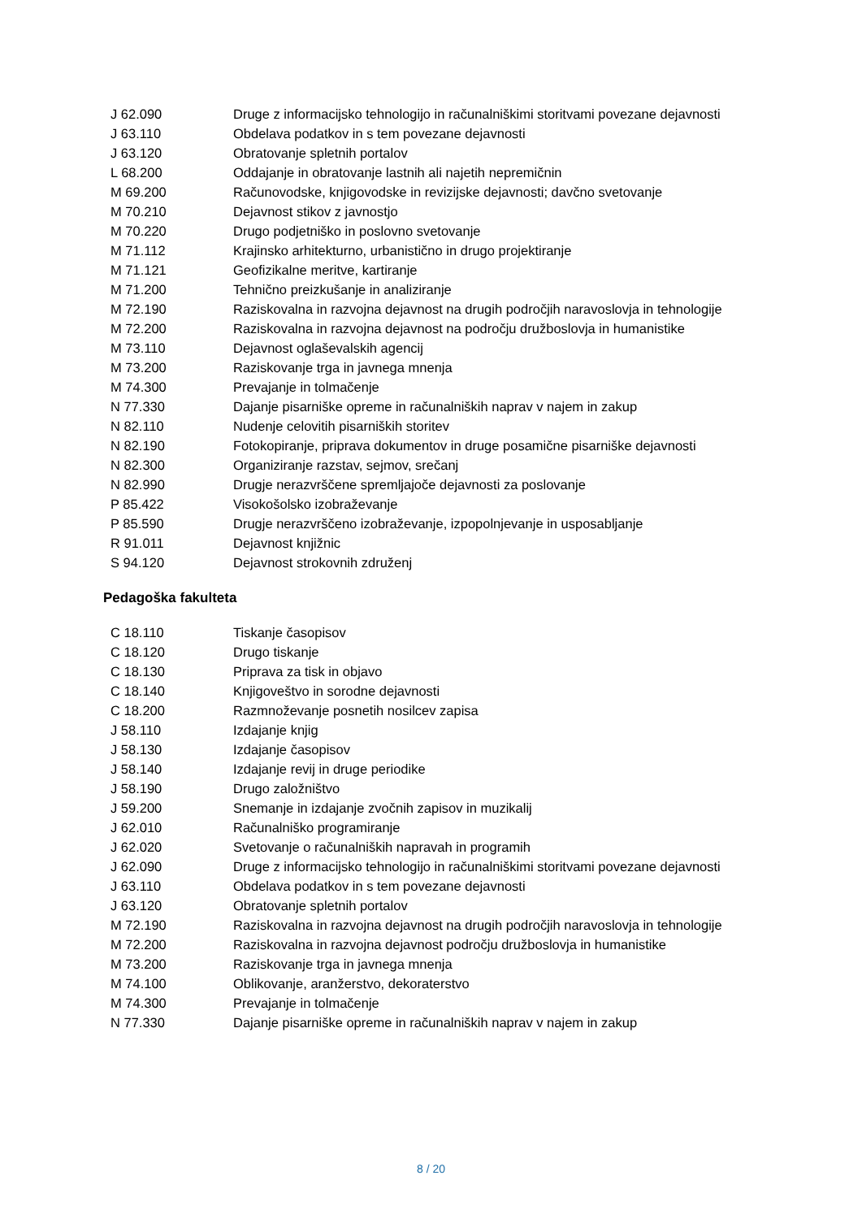| J 62.090 | Druge z informacijsko tehnologijo in računalniškimi storitvami povezane dejavnosti |
| J 63.110 | Obdelava podatkov in s tem povezane dejavnosti |
| J 63.120 | Obratovanje spletnih portalov |
| L 68.200 | Oddajanje in obratovanje lastnih ali najetih nepremičnin |
| M 69.200 | Računovodske, knjigovodske in revizijske dejavnosti; davčno svetovanje |
| M 70.210 | Dejavnost stikov z javnostjo |
| M 70.220 | Drugo podjetniško in poslovno svetovanje |
| M 71.112 | Krajinsko arhitekturno, urbanistično in drugo projektiranje |
| M 71.121 | Geofizikalne meritve, kartiranje |
| M 71.200 | Tehnično preizkušanje in analiziranje |
| M 72.190 | Raziskovalna in razvojna dejavnost na drugih področjih naravoslovja in tehnologije |
| M 72.200 | Raziskovalna in razvojna dejavnost na področju družboslovja in humanistike |
| M 73.110 | Dejavnost oglaševalskih agencij |
| M 73.200 | Raziskovanje trga in javnega mnenja |
| M 74.300 | Prevajanje in tolmačenje |
| N 77.330 | Dajanje pisarniške opreme in računalniških naprav v najem in zakup |
| N 82.110 | Nudenje celovitih pisarniških storitev |
| N 82.190 | Fotokopiranje, priprava dokumentov in druge posamične pisarniške dejavnosti |
| N 82.300 | Organiziranje razstav, sejmov, srečanj |
| N 82.990 | Drugje nerazvrščene spremljajoče dejavnosti za poslovanje |
| P 85.422 | Visokošolsko izobraževanje |
| P 85.590 | Drugje nerazvrščeno izobraževanje, izpopolnjevanje in usposabljanje |
| R 91.011 | Dejavnost knjižnic |
| S 94.120 | Dejavnost strokovnih združenj |
Pedagoška fakulteta
| C 18.110 | Tiskanje časopisov |
| C 18.120 | Drugo tiskanje |
| C 18.130 | Priprava za tisk in objavo |
| C 18.140 | Knjigoveštvo in sorodne dejavnosti |
| C 18.200 | Razmnoževanje posnetih nosilcev zapisa |
| J 58.110 | Izdajanje knjig |
| J 58.130 | Izdajanje časopisov |
| J 58.140 | Izdajanje revij in druge periodike |
| J 58.190 | Drugo založništvo |
| J 59.200 | Snemanje in izdajanje zvočnih zapisov in muzikalij |
| J 62.010 | Računalniško programiranje |
| J 62.020 | Svetovanje o računalniških napravah in programih |
| J 62.090 | Druge z informacijsko tehnologijo in računalniškimi storitvami povezane dejavnosti |
| J 63.110 | Obdelava podatkov in s tem povezane dejavnosti |
| J 63.120 | Obratovanje spletnih portalov |
| M 72.190 | Raziskovalna in razvojna dejavnost na drugih področjih naravoslovja in tehnologije |
| M 72.200 | Raziskovalna in razvojna dejavnost področju družboslovja in humanistike |
| M 73.200 | Raziskovanje trga in javnega mnenja |
| M 74.100 | Oblikovanje, aranžerstvo, dekoraterstvo |
| M 74.300 | Prevajanje in tolmačenje |
| N 77.330 | Dajanje pisarniške opreme in računalniških naprav v najem in zakup |
8 / 20